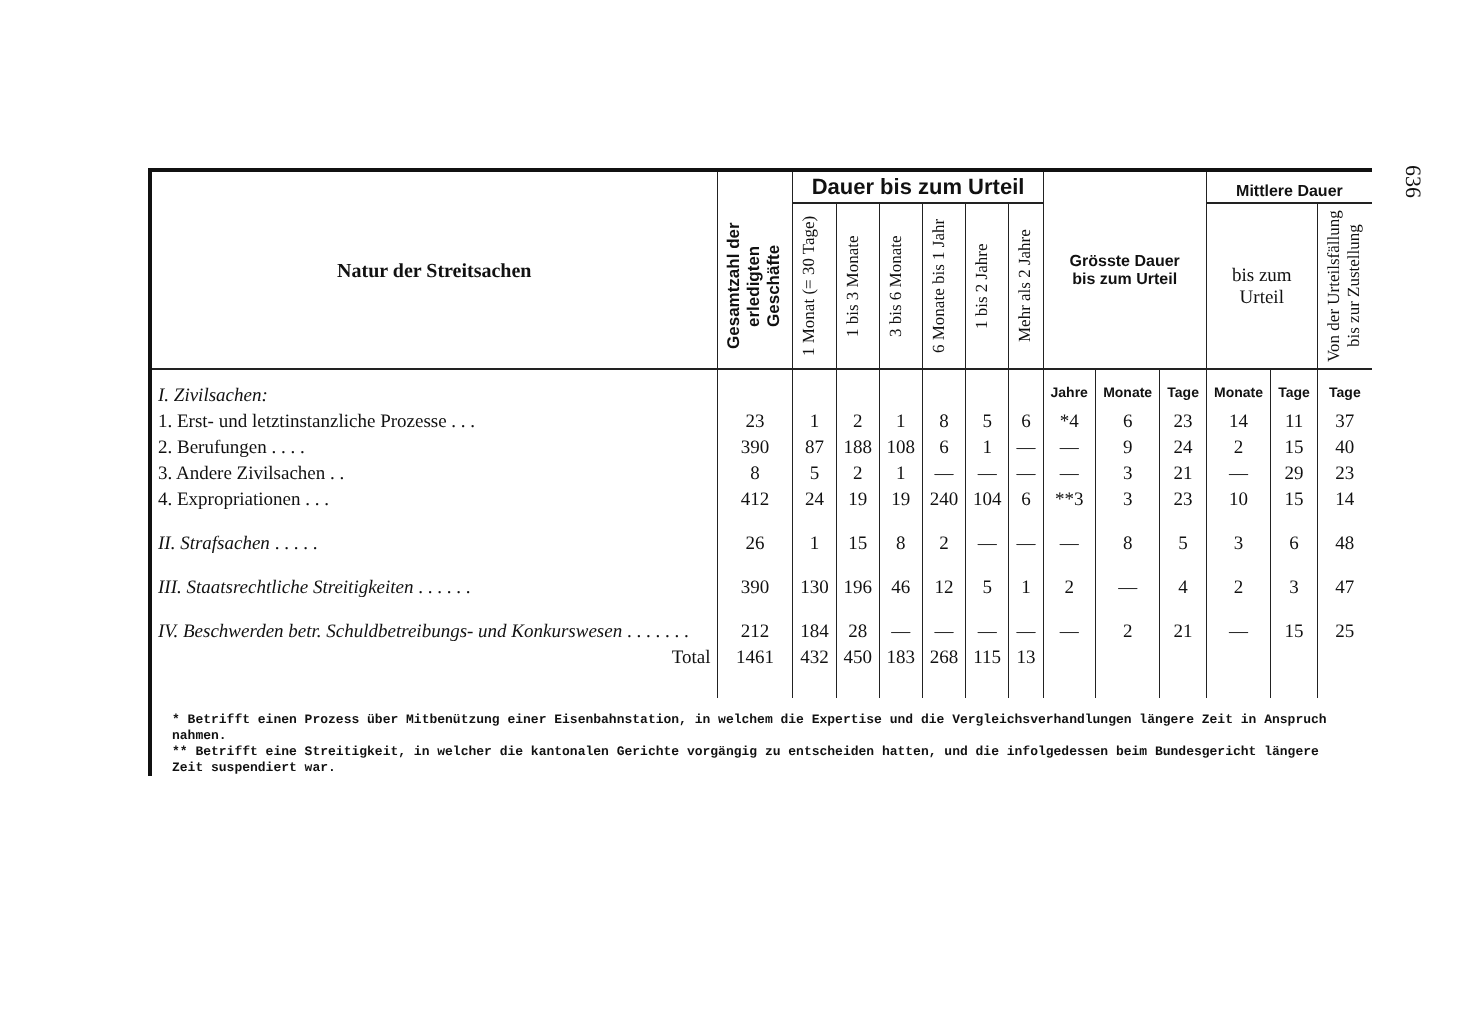636
| Natur der Streitsachen | Gesamtzahl der erledigten Geschäfte | Dauer bis zum Urteil | | | | | | Grösste Dauer bis zum Urteil | | | Mittlere Dauer | | |
| --- | --- | --- | --- | --- | --- | --- | --- | --- | --- | --- | --- | --- | --- |
| | | 1 Monat (= 30 Tage) | 1 bis 3 Monate | 3 bis 6 Monate | 6 Monate bis 1 Jahr | 1 bis 2 Jahre | Mehr als 2 Jahre | | | | bis zum Urteil | | Von der Urteilsfällung bis zur Zustellung |
| I. Zivilsachen: | | | | | | | | Jahre | Monate | Tage | Monate | Tage | Tage |
| 1. Erst- und letztinstanzliche Prozesse . . . | 23 | 1 | 2 | 1 | 8 | 5 | 6 | *4 | 6 | 23 | 14 | 11 | 37 |
| 2. Berufungen . . . . | 390 | 87 | 188 | 108 | 6 | 1 | — | — | 9 | 24 | 2 | 15 | 40 |
| 3. Andere Zivilsachen . . | 8 | 5 | 2 | 1 | — | — | — | — | 3 | 21 | — | 29 | 23 |
| 4. Expropriationen . . . | 412 | 24 | 19 | 19 | 240 | 104 | 6 | **3 | 3 | 23 | 10 | 15 | 14 |
| II. Strafsachen . . . . . | 26 | 1 | 15 | 8 | 2 | — | — | — | 8 | 5 | 3 | 6 | 48 |
| III. Staatsrechtliche Streitigkeiten . . . . . . | 390 | 130 | 196 | 46 | 12 | 5 | 1 | 2 | — | 4 | 2 | 3 | 47 |
| IV. Beschwerden betr. Schuldbetreibungs- und Konkurswesen . . . . . . . | 212 | 184 | 28 | — | — | — | — | — | 2 | 21 | — | 15 | 25 |
| Total | 1461 | 432 | 450 | 183 | 268 | 115 | 13 | | | | | | |
* Betrifft einen Prozess über Mitbenützung einer Eisenbahnstation, in welchem die Expertise und die Vergleichsverhandlungen längere Zeit in Anspruch nahmen.
** Betrifft eine Streitigkeit, in welcher die kantonalen Gerichte vorgängig zu entscheiden hatten, und die infolgedessen beim Bundesgericht längere Zeit suspendiert war.